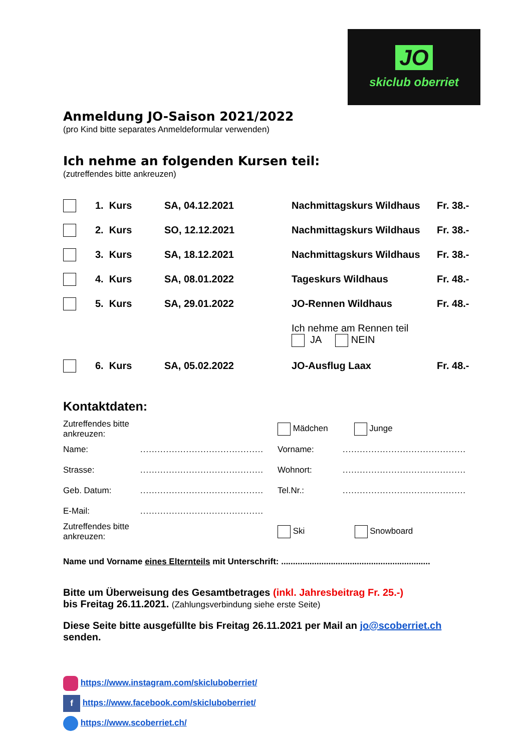JO
skiclub oberriet
Anmeldung JO-Saison 2021/2022
(pro Kind bitte separates Anmeldeformular verwenden)
Ich nehme an folgenden Kursen teil:
(zutreffendes bitte ankreuzen)
| | 1. Kurs | SA, 04.12.2021 | Nachmittagskurs Wildhaus | Fr. 38.- |
| | 2. Kurs | SO, 12.12.2021 | Nachmittagskurs Wildhaus | Fr. 38.- |
| | 3. Kurs | SA, 18.12.2021 | Nachmittagskurs Wildhaus | Fr. 38.- |
| | 4. Kurs | SA, 08.01.2022 | Tageskurs Wildhaus | Fr. 48.- |
| | 5. Kurs | SA, 29.01.2022 | JO-Rennen Wildhaus | Fr. 48.- |
| | | | Ich nehme am Rennen teil JA NEIN | |
| | 6. Kurs | SA, 05.02.2022 | JO-Ausflug Laax | Fr. 48.- |
Kontaktdaten:
| Zutreffendes bitte ankreuzen: | | Mädchen Junge | |
| Name: | ........................................... | Vorname: | ........................................... |
| Strasse: | ........................................... | Wohnort: | ........................................... |
| Geb. Datum: | ........................................... | Tel.Nr.: | ........................................... |
| E-Mail: | ........................................... | | |
| Zutreffendes bitte ankreuzen: | | Ski Snowboard | |
Name und Vorname eines Elternteils mit Unterschrift: ...............................................................
Bitte um Überweisung des Gesamtbetrages (inkl. Jahresbeitrag Fr. 25.-)
bis Freitag 26.11.2021. (Zahlungsverbindung siehe erste Seite)
Diese Seite bitte ausgefüllte bis Freitag 26.11.2021 per Mail an jo@scoberriet.ch
senden.
https://www.instagram.com/skiclub​oberriet/
f https://www.facebook.com/skiclub​oberriet/
https://www.scoberriet.ch/